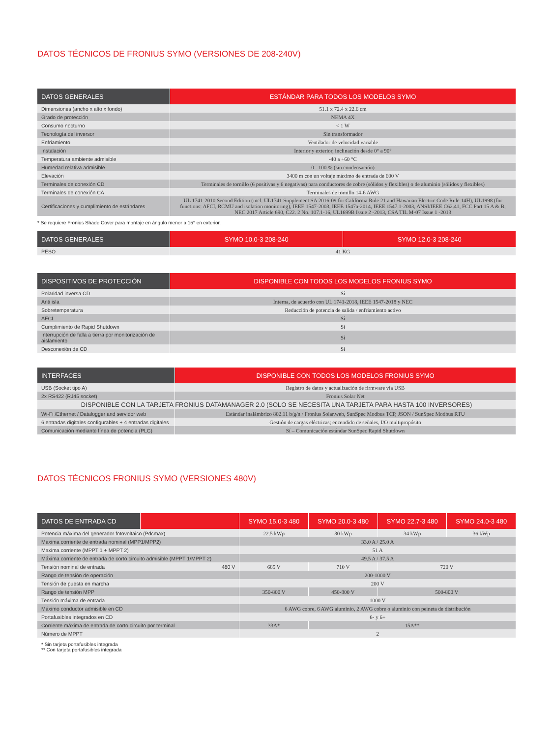DATOS TÉCNICOS DE FRONIUS SYMO (VERSIONES DE 208-240V)
| DATOS GENERALES | ESTÁNDAR PARA TODOS LOS MODELOS SYMO |
| --- | --- |
| Dimensiones (ancho x alto x fondo) | 51.1 x 72.4 x 22.6 cm |
| Grado de protección | NEMA 4X |
| Consumo nocturno | < 1 W |
| Tecnología del inversor | Sin transformador |
| Enfriamiento | Ventilador de velocidad variable |
| Instalación | Interior y exterior, inclinación desde 0° a 90° |
| Temperatura ambiente admisible | -40 a +60 °C |
| Humedad relativa admisible | 0 - 100 % (sin condensación) |
| Elevación | 3400 m con un voltaje máximo de entrada de 600 V |
| Terminales de conexión CD | Terminales de tornillo (6 positivas y 6 negativas) para conductores de cobre (sólidos y flexibles) o de aluminio (sólidos y flexibles) |
| Terminales de conexión CA | Terminales de tornillo 14-6 AWG |
| Certificaciones y cumplimiento de estándares | UL 1741-2010 Second Edition (incl. UL1741 Supplement SA 2016-09 for California Rule 21 and Hawaiian Electric Code Rule 14H), UL1998 (for functions: AFCI, RCMU and isolation monitoring), IEEE 1547-2003, IEEE 1547a-2014, IEEE 1547.1-2003, ANSI/IEEE C62.41, FCC Part 15 A & B, NEC 2017 Article 690, C22. 2 No. 107.1-16, UL1699B Issue 2 -2013, CSA TIL M-07 Issue 1 -2013 |
* Se requiere Fronius Shade Cover para montaje en ángulo menor a 15° en exterior.
| DATOS GENERALES | SYMO 10.0-3 208-240 | SYMO 12.0-3 208-240 |
| --- | --- | --- |
| PESO | 41 KG | |
| DISPOSITIVOS DE PROTECCIÓN | DISPONIBLE CON TODOS LOS MODELOS FRONIUS SYMO |
| --- | --- |
| Polaridad inversa CD | Sí |
| Anti isla | Interna, de acuerdo con UL 1741-2018, IEEE 1547-2018 y NEC |
| Sobretemperatura | Reducción de potencia de salida / enfriamiento activo |
| AFCI | Sí |
| Cumplimiento de Rapid Shutdown | Sí |
| Interrupción de falla a tierra por monitorización de aislamiento | Sí |
| Desconexión de CD | Sí |
| INTERFACES | DISPONIBLE CON TODOS LOS MODELOS FRONIUS SYMO |
| --- | --- |
| USB (Socket tipo A) | Registro de datos y actualización de firmware vía USB |
| 2x RS422 (RJ45 socket) | Fronius Solar Net |
| DISPONIBLE CON LA TARJETA FRONIUS DATAMANAGER 2.0 (SOLO SE NECESITA UNA TARJETA PARA HASTA 100 INVERSORES) | |
| Wi-Fi /Ethernet / Datalogger and servidor web | Estándar inalámbrico 802.11 b/g/n / Fronius Solar.web, SunSpec Modbus TCP, JSON / SunSpec Modbus RTU |
| 6 entradas digitales configurables + 4 entradas digitales | Gestión de cargas eléctricas; encendido de señales, I/O multipropósito |
| Comunicación mediante línea de potencia (PLC) | Sí – Comunicación estándar SunSpec Rapid Shutdown |
DATOS TÉCNICOS FRONIUS SYMO (VERSIONES 480V)
| DATOS DE ENTRADA CD | | SYMO 15.0-3 480 | SYMO 20.0-3 480 | SYMO 22.7-3 480 | SYMO 24.0-3 480 |
| --- | --- | --- | --- | --- | --- |
| Potencia máxima del generador fotovoltaico (Pdcmax) | | 22.5 kWp | 30 kWp | 34 kWp | 36 kWp |
| Máxima corriente de entrada nominal (MPP1/MPP2) | | 33.0 A / 25.0 A | | | |
| Maxima corriente (MPPT 1 + MPPT 2) | | 51 A | | | |
| Máxima corriente de entrada de corto circuito admisible (MPPT 1/MPPT 2) | | 49.5 A / 37.5 A | | | |
| Tensión nominal de entrada | 480 V | 685 V | 710 V | 720 V | |
| Rango de tensión de operación | | 200-1000 V | | | |
| Tensión de puesta en marcha | | 200 V | | | |
| Rango de tensión MPP | | 350-800 V | 450-800 V | 500-800 V | |
| Tensión máxima de entrada | | 1000 V | | | |
| Máximo conductor admisible en CD | | 6 AWG cobre, 6 AWG aluminio, 2 AWG cobre o aluminio con peineta de distribución | | | |
| Portafusibles integrados en CD | | 6- y 6+ | | | |
| Corriente máxima de entrada de corto circuito por terminal | | 33A* | 15A** | | |
| Número de MPPT | | 2 | | | |
* Sin tarjeta portafusibles integrada
** Con tarjeta portafusibles integrada